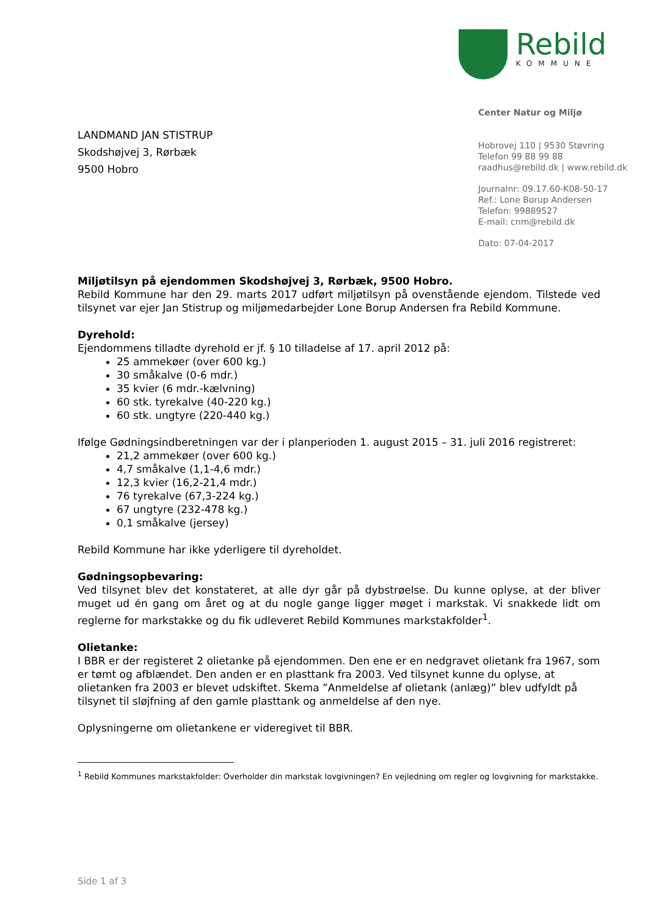Rebild
KOMMUNE
LANDMAND JAN STISTRUP
Skodshøjvej 3, Rørbæk
9500 Hobro
Center Natur og Miljø
Hobrovej 110 | 9530 Støvring
Telefon 99 88 99 88
raadhus@rebild.dk | www.rebild.dk
Journalnr: 09.17.60-K08-50-17
Ref.: Lone Borup Andersen
Telefon: 99889527
E-mail: cnm@rebild.dk
Dato: 07-04-2017
Miljøtilsyn på ejendommen Skodshøjvej 3, Rørbæk, 9500 Hobro.
Rebild Kommune har den 29. marts 2017 udført miljøtilsyn på ovenstående ejendom. Tilstede ved tilsynet var ejer Jan Stistrup og miljømedarbejder Lone Borup Andersen fra Rebild Kommune.
Dyrehold:
Ejendommens tilladte dyrehold er jf. § 10 tilladelse af 17. april 2012 på:
25 ammekøer (over 600 kg.)
30 småkalve (0-6 mdr.)
35 kvier (6 mdr.-kælvning)
60 stk. tyrekalve (40-220 kg.)
60 stk. ungtyre (220-440 kg.)
Ifølge Gødningsindberetningen var der i planperioden 1. august 2015 – 31. juli 2016 registreret:
21,2 ammekøer (over 600 kg.)
4,7 småkalve (1,1-4,6 mdr.)
12,3 kvier (16,2-21,4 mdr.)
76 tyrekalve (67,3-224 kg.)
67 ungtyre (232-478 kg.)
0,1 småkalve (jersey)
Rebild Kommune har ikke yderligere til dyreholdet.
Gødningsopbevaring:
Ved tilsynet blev det konstateret, at alle dyr går på dybstrøelse. Du kunne oplyse, at der bliver muget ud én gang om året og at du nogle gange ligger møget i markstak. Vi snakkede lidt om reglerne for markstakke og du fik udleveret Rebild Kommunes markstakfolder<sup>1</sup>.
Olietanke:
I BBR er der registeret 2 olietanke på ejendommen. Den ene er en nedgravet olietank fra 1967, som er tømt og afblændet. Den anden er en plasttank fra 2003. Ved tilsynet kunne du oplyse, at olietanken fra 2003 er blevet udskiftet. Skema ”Anmeldelse af olietank (anlæg)” blev udfyldt på tilsynet til sløjfning af den gamle plasttank og anmeldelse af den nye.
Oplysningerne om olietankene er videregivet til BBR.
<sup>1</sup> Rebild Kommunes markstakfolder: Overholder din markstak lovgivningen? En vejledning om regler og lovgivning for markstakke.
Side 1 af 3